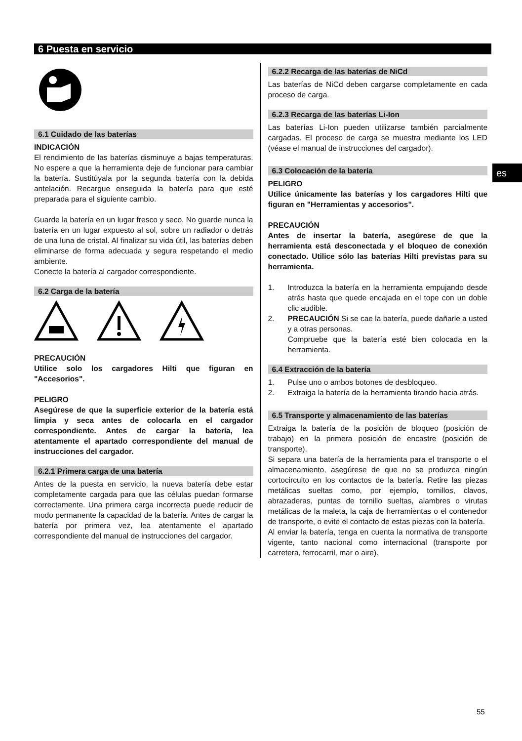6 Puesta en servicio
es
6.1 Cuidado de las baterías
INDICACIÓN
El rendimiento de las baterías disminuye a bajas temperaturas. No espere a que la herramienta deje de funcionar para cambiar la batería. Sustitúyala por la segunda batería con la debida antelación. Recargue enseguida la batería para que esté preparada para el siguiente cambio.
Guarde la batería en un lugar fresco y seco. No guarde nunca la batería en un lugar expuesto al sol, sobre un radiador o detrás de una luna de cristal. Al finalizar su vida útil, las baterías deben eliminarse de forma adecuada y segura respetando el medio ambiente.
Conecte la batería al cargador correspondiente.
6.2 Carga de la batería
PRECAUCIÓN
Utilice solo los cargadores Hilti que figuran en "Accesorios".
PELIGRO
Asegúrese de que la superficie exterior de la batería está limpia y seca antes de colocarla en el cargador correspondiente. Antes de cargar la batería, lea atentamente el apartado correspondiente del manual de instrucciones del cargador.
6.2.1 Primera carga de una batería
Antes de la puesta en servicio, la nueva batería debe estar completamente cargada para que las células puedan formarse correctamente. Una primera carga incorrecta puede reducir de modo permanente la capacidad de la batería. Antes de cargar la batería por primera vez, lea atentamente el apartado correspondiente del manual de instrucciones del cargador.
6.2.2 Recarga de las baterías de NiCd
Las baterías de NiCd deben cargarse completamente en cada proceso de carga.
6.2.3 Recarga de las baterías Li-Ion
Las baterías Li-Ion pueden utilizarse también parcialmente cargadas. El proceso de carga se muestra mediante los LED (véase el manual de instrucciones del cargador).
6.3 Colocación de la batería
PELIGRO
Utilice únicamente las baterías y los cargadores Hilti que figuran en "Herramientas y accesorios".
PRECAUCIÓN
Antes de insertar la batería, asegúrese de que la herramienta está desconectada y el bloqueo de conexión conectado. Utilice sólo las baterías Hilti previstas para su herramienta.
1. Introduzca la batería en la herramienta empujando desde atrás hasta que quede encajada en el tope con un doble clic audible.
2. PRECAUCIÓN Si se cae la batería, puede dañarle a usted y a otras personas.
Compruebe que la batería esté bien colocada en la herramienta.
6.4 Extracción de la batería
1. Pulse uno o ambos botones de desbloqueo.
2. Extraiga la batería de la herramienta tirando hacia atrás.
6.5 Transporte y almacenamiento de las baterías
Extraiga la batería de la posición de bloqueo (posición de trabajo) en la primera posición de encastre (posición de transporte).
Si separa una batería de la herramienta para el transporte o el almacenamiento, asegúrese de que no se produzca ningún cortocircuito en los contactos de la batería. Retire las piezas metálicas sueltas como, por ejemplo, tornillos, clavos, abrazaderas, puntas de tornillo sueltas, alambres o virutas metálicas de la maleta, la caja de herramientas o el contenedor de transporte, o evite el contacto de estas piezas con la batería.
Al enviar la batería, tenga en cuenta la normativa de transporte vigente, tanto nacional como internacional (transporte por carretera, ferrocarril, mar o aire).
55